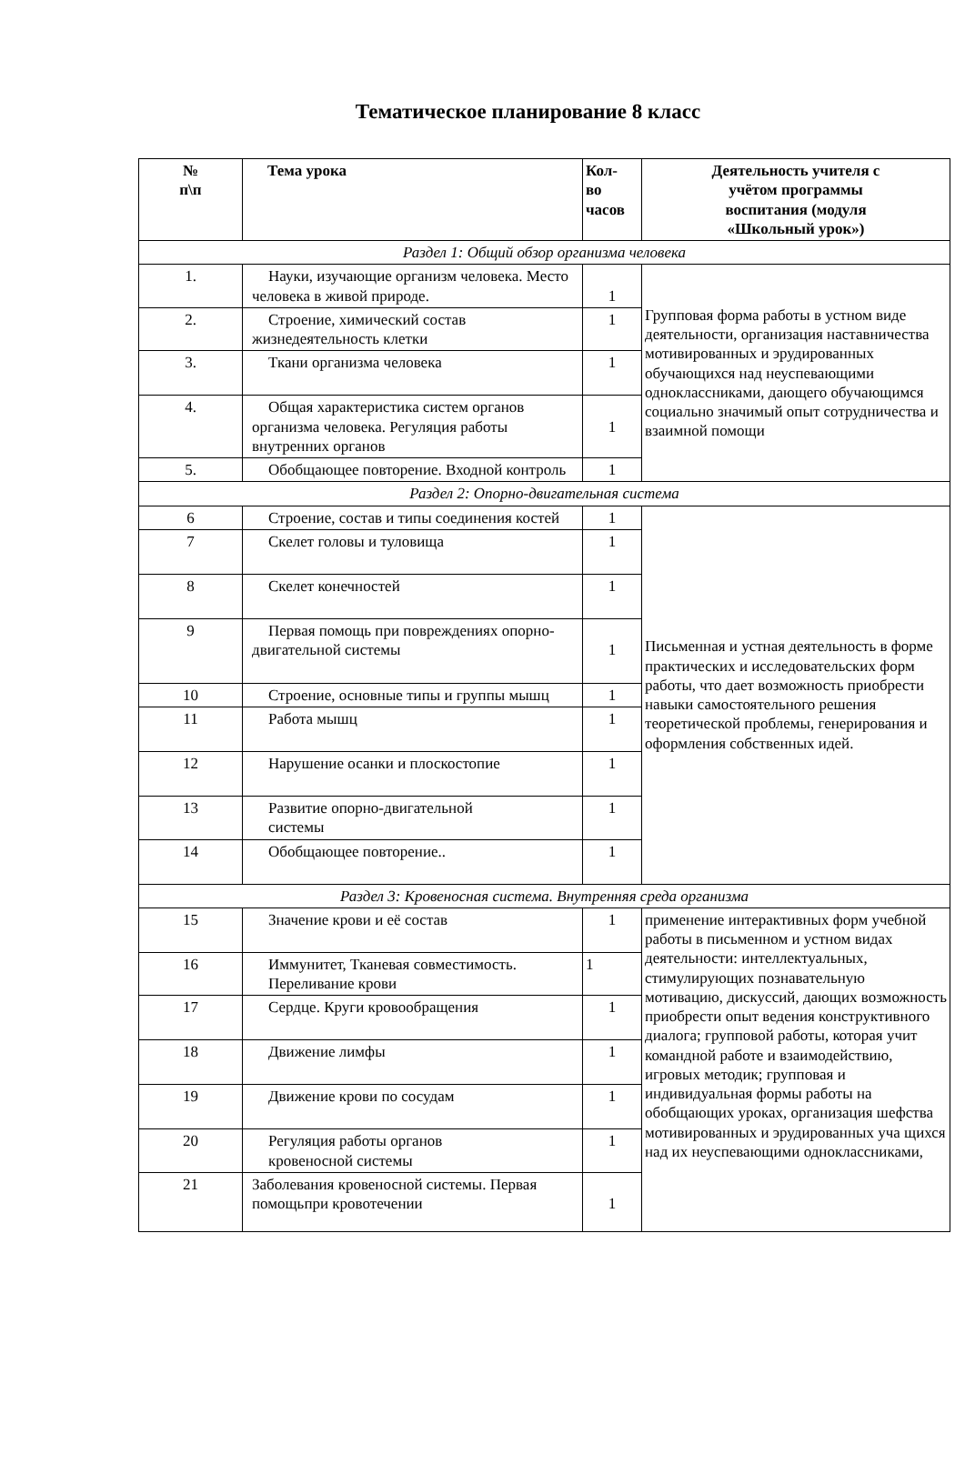Тематическое планирование 8 класс
| № п\п | Тема урока | Кол- во часов | Деятельность учителя с учётом программы воспитания (модуля «Школьный урок») |
| --- | --- | --- | --- |
| Раздел 1: Общий обзор организма человека | | | |
| 1. | Науки, изучающие организм человека. Место человека в живой природе. | 1 | Групповая форма работы в устном виде деятельности, организация наставничества мотивированных и эрудированных обучающихся над неуспевающими одноклассниками, дающего обучающимся социально значимый опыт сотрудничества и взаимной помощи |
| 2. | Строение, химический состав жизнедеятельность клетки | 1 | |
| 3. | Ткани организма человека | 1 | |
| 4. | Общая характеристика систем органов организма человека. Регуляция работы внутренних органов | 1 | |
| 5. | Обобщающее повторение. Входной контроль | 1 | |
| Раздел 2: Опорно-двигательная система | | | |
| 6 | Строение, состав и типы соединения костей | 1 | Письменная и устная деятельность в форме практических и исследовательских форм работы, что дает возможность приобрести навыки самостоятельного решения теоретической проблемы, генерирования и оформления собственных идей. |
| 7 | Скелет головы и туловища | 1 | |
| 8 | Скелет конечностей | 1 | |
| 9 | Первая помощь при повреждениях опорно-двигательной системы | 1 | |
| 10 | Строение, основные типы и группы мышц | 1 | |
| 11 | Работа мышц | 1 | |
| 12 | Нарушение осанки и плоскостопие | 1 | |
| 13 | Развитие опорно-двигательной системы | 1 | |
| 14 | Обобщающее повторение.. | 1 | |
| Раздел 3: Кровеносная система. Внутренняя среда организма | | | |
| 15 | Значение крови и её состав | 1 | применение интерактивных форм учебной работы в письменном и устном видах деятельности: интеллектуальных, стимулирующих познавательную мотивацию, дискуссий, дающих возможность приобрести опыт ведения конструктивного диалога; групповой работы, которая учит командной работе и взаимодействию, игровых методик; групповая и индивидуальная формы работы на обобщающих уроках, организация шефства мотивированных и эрудированных уча щихся над их неуспевающими одноклассниками, |
| 16 | Иммунитет, Тканевая совместимость. Переливание крови | 1 | |
| 17 | Сердце. Круги кровообращения | 1 | |
| 18 | Движение лимфы | 1 | |
| 19 | Движение крови по сосудам | 1 | |
| 20 | Регуляция работы органов кровеносной системы | 1 | |
| 21 | Заболевания кровеносной системы. Первая помощьпри кровотечении | 1 | |